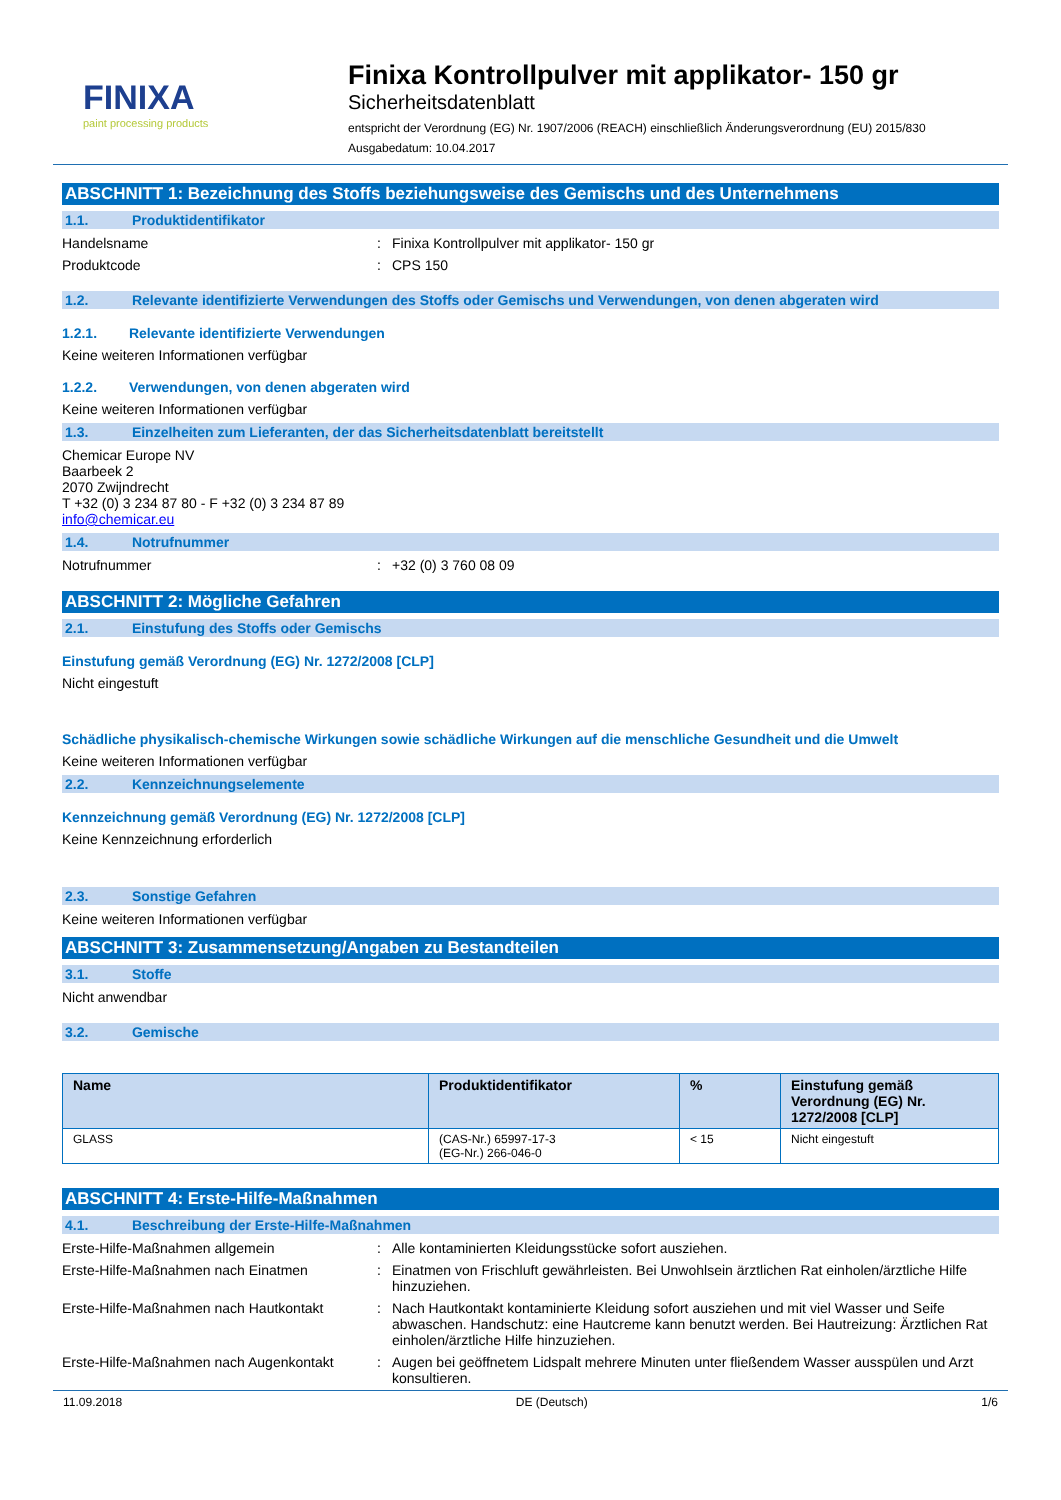FINIXA
paint processing products
Finixa Kontrollpulver mit applikator- 150 gr
Sicherheitsdatenblatt
entspricht der Verordnung (EG) Nr. 1907/2006 (REACH) einschließlich Änderungsverordnung (EU) 2015/830
Ausgabedatum: 10.04.2017
ABSCHNITT 1: Bezeichnung des Stoffs beziehungsweise des Gemischs und des Unternehmens
1.1. Produktidentifikator
Handelsname : Finixa Kontrollpulver mit applikator- 150 gr
Produktcode : CPS 150
1.2. Relevante identifizierte Verwendungen des Stoffs oder Gemischs und Verwendungen, von denen abgeraten wird
1.2.1. Relevante identifizierte Verwendungen
Keine weiteren Informationen verfügbar
1.2.2. Verwendungen, von denen abgeraten wird
Keine weiteren Informationen verfügbar
1.3. Einzelheiten zum Lieferanten, der das Sicherheitsdatenblatt bereitstellt
Chemicar Europe NV
Baarbeek 2
2070 Zwijndrecht
T +32 (0) 3 234 87 80 - F +32 (0) 3 234 87 89
info@chemicar.eu
1.4. Notrufnummer
Notrufnummer : +32 (0) 3 760 08 09
ABSCHNITT 2: Mögliche Gefahren
2.1. Einstufung des Stoffs oder Gemischs
Einstufung gemäß Verordnung (EG) Nr. 1272/2008 [CLP]
Nicht eingestuft
Schädliche physikalisch-chemische Wirkungen sowie schädliche Wirkungen auf die menschliche Gesundheit und die Umwelt
Keine weiteren Informationen verfügbar
2.2. Kennzeichnungselemente
Kennzeichnung gemäß Verordnung (EG) Nr. 1272/2008 [CLP]
Keine Kennzeichnung erforderlich
2.3. Sonstige Gefahren
Keine weiteren Informationen verfügbar
ABSCHNITT 3: Zusammensetzung/Angaben zu Bestandteilen
3.1. Stoffe
Nicht anwendbar
3.2. Gemische
| Name | Produktidentifikator | % | Einstufung gemäß Verordnung (EG) Nr. 1272/2008 [CLP] |
| --- | --- | --- | --- |
| GLASS | (CAS-Nr.) 65997-17-3 (EG-Nr.) 266-046-0 | < 15 | Nicht eingestuft |
ABSCHNITT 4: Erste-Hilfe-Maßnahmen
4.1. Beschreibung der Erste-Hilfe-Maßnahmen
Erste-Hilfe-Maßnahmen allgemein : Alle kontaminierten Kleidungsstücke sofort ausziehen.
Erste-Hilfe-Maßnahmen nach Einatmen : Einatmen von Frischluft gewährleisten. Bei Unwohlsein ärztlichen Rat einholen/ärztliche Hilfe hinzuziehen.
Erste-Hilfe-Maßnahmen nach Hautkontakt
: Nach Hautkontakt kontaminierte Kleidung sofort ausziehen und mit viel Wasser und Seife abwaschen. Handschutz: eine Hautcreme kann benutzt werden. Bei Hautreizung: Ärztlichen Rat einholen/ärztliche Hilfe hinzuziehen.
Erste-Hilfe-Maßnahmen nach Augenkontakt
: Augen bei geöffnetem Lidspalt mehrere Minuten unter fließendem Wasser ausspülen und Arzt konsultieren.
11.09.2018 DE (Deutsch) 1/6